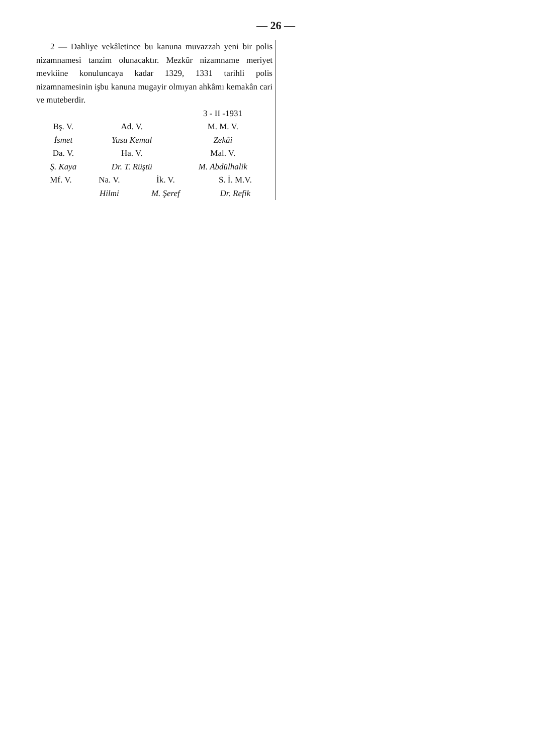— 26 —
2 — Dahliye vekâletince bu kanuna muvazzah yeni bir polis nizamnamesi tanzim olunacaktır. Mezkûr nizamname meriyet mevkiine konuluncaya kadar 1329, 1331 tarihli polis nizamnamesinin işbu kanuna mugayir olmıyan ahkâmı kemakân cari ve muteberdir.
3 - II -1931
| Bş. V. | Ad. V. | M. M. V. |
| İsmet | Yusu Kemal | Zekâi |
| Da. V. | Ha. V. | Mal. V. |
| Ş. Kaya | Dr. T. Rüştü | M. Abdülhalik |
| Mf. V. | Na. V. | İk. V. | S. İ. M.V. |
| | Hilmi | M. Şeref | Dr. Refik |